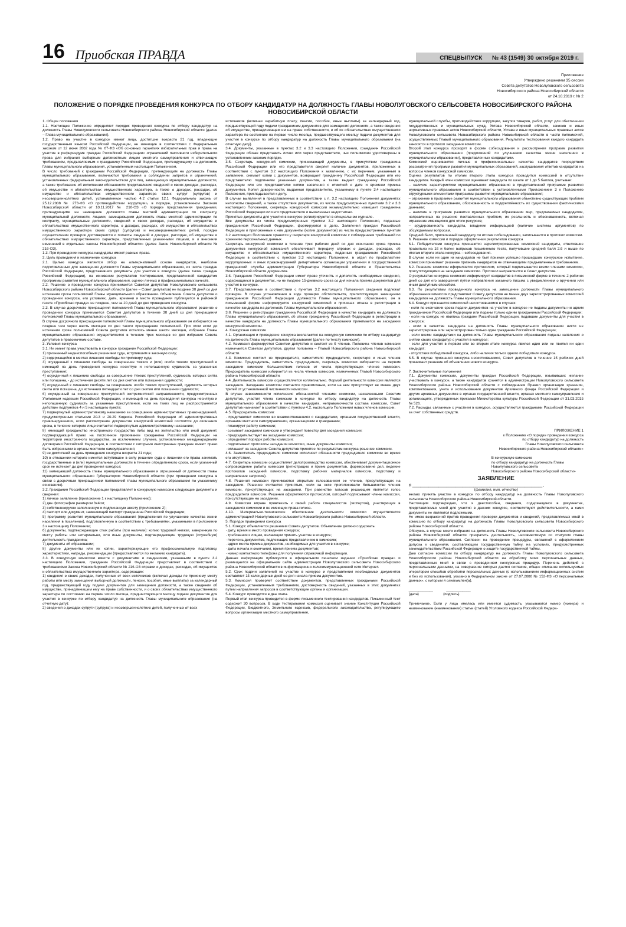16 Приобская ПРАВДА
СПЕЦВЫПУСК № 43 (1549) 30 октября 2019 г.
Приложение
Утверждено решением 35 сессии
Совета депутатов Новолуговского сельсовета
Новосибирского района Новосибирской области
от 24.10.2019 г. № 2
ПОЛОЖЕНИЕ О ПОРЯДКЕ ПРОВЕДЕНИЯ КОНКУРСА ПО ОТБОРУ КАНДИДАТУР НА ДОЛЖНОСТЬ ГЛАВЫ НОВОЛУГОВСКОГО СЕЛЬСОВЕТА НОВОСИБИРСКОГО РАЙОНА НОВОСИБИРСКОЙ ОБЛАСТИ
1. Общие положения
1.1. Настоящее Положение определяет порядок проведения конкурса по отбору кандидатур на должность Главы Новолуговского сельсовета Новосибирского района Новосибирской области (далее – Глава муниципального образования).
1.2. Право на участие в конкурсе имеют лица, достигшие возраста 21 год, владеющие государственным языком Российской Федерации, не имеющие в соответствии с Федеральным законом от 12 июня 2002 года № 67-ФЗ «Об основных гарантиях избирательных прав и права на участие в референдуме граждан Российской Федерации» ограничений пассивного избирательного права для избрания выборным должностным лицом местного самоуправления и отвечающие требованиям, предъявляемым к гражданину Российской Федерации, претендующему на должность Главы муниципального образования, установленным настоящим Положением.
В число требований к гражданам Российской Федерации, претендующим на должность Главы муниципального образования, включаются требования о соблюдении запретов и ограничений, установленных федеральным законодательством для лиц, замещающих муниципальные должности, а также требование об исполнении обязанности представления сведений о своих доходах, расходах, об имуществе и обязательствах имущественного характера, а также о доходах, расходах, об имуществе и обязательствах имущественного характера своих супруг (супругов) и несовершеннолетних детей, установленное частью 4.2 статьи 12.1 Федерального закона от 25.12.2008 № 273-ФЗ «О противодействии коррупции», в порядке, установленном Законом Новосибирской области от 10.11.2017 № 216-ОЗ «О порядке представления гражданами, претендующими на замещение должности главы местной администрации по контракту, муниципальной должности, лицами, замещающими должность главы местной администрации по контракту, муниципальные должности, сведений о своих доходах, расходах, об имуществе и обязательствах имущественного характера, о доходах, расходах, об имуществе и обязательствах имущественного характера своих супруг (супругов) и несовершеннолетних детей, порядке осуществления проверок достоверности и полноты сведений о доходах, расходах, об имуществе и обязательствах имущественного характера, представленных указанными лицами, и о внесении изменений в отдельные законы Новосибирской области» (далее Закон Новосибирской области № 216-ОЗ).
1.3. При проведении конкурса кандидаты имеют равные права.
2. Цель проведения и назначение конкурса
2.1. Целью конкурса является отбор на альтернативной основе кандидатов, наиболее подготовленных для замещения должности Главы муниципального образования, из числа граждан Российской Федерации, представивших документы для участия в конкурсе (далее также граждан Российской Федерации), на основании результатов тестирования, представленной кандидатом программы развития муниципального образования, оценки личных и профессиональных качеств.
2.2. Решение о проведении конкурса принимается Советом депутатов Новолуговского сельсовета Новосибирского района Новосибирской области (далее – Совет депутатов) не позднее 30 дней со дня истечения срока полномочий Главы муниципального образования. Объявление Совета депутатов о проведении конкурса, его условиях, дате, времени и месте проведения публикуется в районной газете «Приобская правда» не позднее, чем за 20 дней до дня проведения конкурса.
2.3. В случае досрочного прекращения полномочий Главы муниципального образования решение о проведении конкурса принимается Советом депутатов в течение 30 дней со дня прекращения полномочий Главы муниципального образования.
В случае досрочного прекращения полномочий Главы муниципального образования он избирается не позднее чем через шесть месяцев со дня такого прекращения полномочий. При этом если до истечения срока полномочий Совета депутатов осталось менее шести месяцев, избрание Главы муниципального образования осуществляется в течение трех месяцев со дня избрания Совета депутатов в правомочном составе.
3. Условия конкурса
3.1. Не имеет права участвовать в конкурсе гражданин Российской Федерации:
1) признанный недееспособным решением суда, вступившим в законную силу;
2) содержащийся в местах лишения свободы по приговору суда;
3) осужденный к лишению свободы за совершение тяжких и (или) особо тяжких преступлений и имеющий на день проведения конкурса неснятую и непогашенную судимость за указанные преступления;
4) осужденный к лишению свободы за совершение тяжких преступлений, судимость которых снята или погашена, - до истечения десяти лет со дня снятия или погашения судимости;
5) осужденный к лишению свободы за совершение особо тяжких преступлений, судимость которых снята или погашена, до истечения пятнадцати лет со дня снятия или погашения судимости;
6) осужденный за совершение преступлений экстремистской направленности, предусмотренных Уголовным кодексом Российской Федерации, и имеющий на день проведения конкурса неснятую и непогашенную судимость за указанные преступления, если на таких лиц не распространяется действие подпунктов 4 и 5 настоящего пункта;
7) подвергнутый административному наказанию за совершение административных правонарушений, предусмотренных статьями 20.3 и 20.29 Кодекса Российской Федерации об административных правонарушениях, если рассмотрение документов конкурсной комиссией состоится до окончания срока, в течение которого лицо считается подвергнутым административному наказанию;
8) имеющий гражданство иностранного государства либо вид на жительство или иной документ, подтверждающий право на постоянное проживание гражданина Российской Федерации на территории иностранного государства, за исключением случаев, установленных международными договорами Российской Федерации, в соответствии с которыми иностранные граждане имеют право быть избранными в органы местного самоуправления;
9) не достигший на день проведения конкурса возраста 21 года;
10) в отношении которого имеется вступившее в силу решение суда о лишении его права занимать государственные и (или) муниципальные должности в течение определенного срока, если указанный срок не истекает до дня проведения конкурса;
11) замещавший должность главы муниципального образования и отрешенный от должности главы муниципального образования Губернатором Новосибирской области (при проведении конкурса в связи с досрочным прекращением полномочий главы муниципального образования по указанному основанию).
3.2. Гражданин Российской Федерации представляет в конкурсную комиссию следующие документы и сведения:
1) личное заявление (приложение 1 к настоящему Положению);
2) две фотографии размером 3х4см;
3) собственноручно заполненную и подписанную анкету (приложение 2);
4) паспорт или документ, заменяющий паспорт гражданина Российской Федерации;
5) программу развития муниципального образования (предложения по улучшению качества жизни населения в поселении), подготовленную в соответствии с требованиями, указанными в приложении 3 к настоящему Положению;
6) документы, подтверждающие стаж работы (при наличии): копию трудовой книжки, заверенную по месту работы или нотариально, или иные документы, подтверждающие трудовую (служебную) деятельность гражданина;
7) документы об образовании;
8) другие документы или их копии, характеризующие его профессиональную подготовку, характеристики, награды, рекомендации (предоставляются по желанию кандидата).
3.3. В конкурсную комиссию вместе с документами и сведениями, указанными в пункте 3.2 настоящего Положения, гражданин Российской Федерации представляет в соответствии с требованиями Закона Новосибирской области № 216-ОЗ справки о доходах, расходах, об имуществе и обязательствах имущественного характера, содержащие:
1) сведения о своих доходах, полученных от всех источников (включая доходы по прежнему месту работы или месту замещения выборной должности, пенсии, пособия, иные выплаты) за календарный год, предшествующий году подачи документов для замещения должности, а также сведения об имуществе, принадлежащем ему на праве собственности, и о своих обязательствах имущественного характера по состоянию на первое число месяца, предшествующего месяцу подачи документов для участия в конкурсе по отбору кандидатур на должность Главы муниципального образования (на отчетную дату);
2) сведения о доходах супруги (супруга) и несовершеннолетних детей, полученных от всех
источников (включая заработную плату, пенсии, пособия, иные выплаты) за календарный год, предшествующий году подачи гражданином документов для замещения должности, а также сведения об имуществе, принадлежащем им на праве собственности, и об их обязательствах имущественного характера по состоянию на первое число месяца, предшествующего месяцу подачи документов для участия в конкурсе по отбору кандидатур на должность Главы муниципального образования (на отчетную дату).
3.4. Документы, указанные в пунктах 3.2 и 3.3 настоящего Положения, гражданин Российской Федерации обязан представить лично или через представителя, чьи полномочия удостоверены в установленном законом порядке.
3.5. Секретарь конкурсной комиссии, принимающий документы, в присутствии гражданина Российской Федерации или его представителя сверяет наличие документов, приложенных в соответствии с пунктом 3.2 настоящего Положения к заявлению, с их перечнем, указанным в заявлении, снимает копии с документов, возвращает гражданину Российской Федерации или его представителю подлинники указанных документов, а также выдает гражданину Российской Федерации или его представителю копию заявления с отметкой о дате и времени приема документов. Копия доверенности, выданная представителю, указанному в пункте 3.4 настоящего Положения, прикладывается к делу.
В случае выявления в представленных в соответствии с п. 3.2 настоящего Положения документах неполноты сведений, а также отсутствия документов, из числа предусмотренных пунктами 3.2 и 3.3 настоящего Положения, секретарь конкурсной комиссии незамедлительно извещает гражданина Российской Федерации или его представителя о выявленных недостатках.
Принятые документы для участия в конкурсе регистрируются в специальном журнале.
Все документы из числа предусмотренных пунктом 3.2 настоящего Положения, поданные гражданином Российской Федерации, формируются в дело. Заявления граждан Российской Федерации и приложенные к ним документы (копии документов) из числа предусмотренных пунктом 3.2 настоящего Положения хранятся у секретаря конкурсной комиссии с соблюдением требований по хранению персональных данных.
Секретарь конкурсной комиссии в течение трех рабочих дней со дня окончания срока приема документов конкурсной комиссией обеспечивает передачу справок о доходах, расходах, об имуществе и обязательствах имущественного характера, поданных гражданином Российской Федерации в соответствии с пунктом 3.3 настоящего Положения, в отдел по профилактике коррупционных и иных правонарушений департамента организации управления и государственной гражданской службы администрации Губернатора Новосибирской области и Правительства Новосибирской области документов.
3.6. Гражданин Российской Федерации имеет право уточнять и дополнять необходимые сведения, содержащиеся в документах, но не позднее 15-дневного срока со дня начала приема документов для участия в конкурсе.
3.7. Представленные в соответствии с пунктом 3.2 настоящего Положения сведения подлежат проверке. В случае установления в ходе проверки обстоятельств, препятствующих замещению гражданином Российской Федерации должности Главы муниципального образования, он в письменной форме информируется конкурсной комиссией о причинах отказа в регистрации в качестве кандидата на должность Главы муниципального образования.
3.8. Решение о регистрации гражданина Российской Федерации в качестве кандидата на должность Главы муниципального образования, об отказе гражданину Российской Федерации в регистрации в качестве кандидата на должность Главы муниципального образования принимается на заседании конкурсной комиссии.
4. Конкурсная комиссия
4.1. Организация и проведение конкурса возлагаются на конкурсную комиссию по отбору кандидатур на должность Главы муниципального образования (далее по тексту комиссия).
4.2. Комиссия формируется Советом депутатов и состоит из 6 членов. Половина членов комиссии назначается Советом депутатов, другая половина – Главой Новосибирского района Новосибирской области.
4.3. Комиссия состоит из председателя, заместителя председателя, секретаря и иных членов комиссии. Председатель, заместитель председателя, секретарь комиссии избираются на первом заседании комиссии большинством голосов от числа присутствующих членов комиссии. Председатель комиссии избирается из числа членов комиссии, назначенных Главой Новосибирского района Новосибирской области.
4.4. Деятельность комиссии осуществляется коллегиально. Формой деятельности комиссии являются заседания. Заседание комиссии считается правомочным, если на нем присутствует не менее двух третей от установленной численности комиссии.
В случае невозможности исполнения обязанностей членами комиссии, назначенными Советом депутатов, участия члена комиссии в конкурсе по отбору кандидатур на должность Главы муниципального образования в качестве кандидата, неправомочности состава комиссии, Совет депутатов назначает в соответствии с пунктом 4.2. настоящего Положения новых членов комиссии.
4.5. Председатель комиссии:
· представляет комиссию во взаимоотношениях с кандидатами, органами государственной власти, органами местного самоуправления, организациями и гражданами;
· планирует работу комиссии;
· созывает заседания комиссии и утверждает повестку дня заседания комиссии;
· председательствует на заседании комиссии;
· определяет порядок работы комиссии;
· подписывает протоколы заседания комиссии, иные документы комиссии;
· оглашает на заседании Совета депутатов принятое по результатам конкурса решение комиссии.
4.6. Заместитель председателя комиссии исполняет обязанности председателя комиссии во время его отсутствия.
4.7. Секретарь комиссии осуществляет делопроизводство комиссии, обеспечивает документационное сопровождение работы комиссии (регистрацию и прием документов, формирование дел, ведение протоколов заседаний комиссии, подготовку рабочих материалов комиссии, подготовку и направление запросов).
4.8. Решения комиссии принимаются открытым голосованием ее членов, присутствующих на заседании. Решение считается принятым, если за него проголосовало большинство членов комиссии, присутствующих на заседании. При равенстве голосов решающим является голос председателя комиссии. Решения оформляются протоколом, который подписывают члены комиссии, присутствующие на заседании.
4.9. Комиссия вправе привлекать к своей работе специалистов (экспертов), участвующих в заседаниях комиссии и не имеющих права голоса.
4.10. Материально-техническое обеспечение деятельности комиссии осуществляется администрацией Новолуговского сельсовета Новосибирского района Новосибирской области.
5. Порядок проведения конкурса
5.1. Конкурс объявляется решением Совета депутатов. Объявление должно содержать:
· дату, время и место проведения конкурса;
· требования к лицам, желающим принять участие в конкурсе;
· перечень документов, подлежащих представлению в комиссию;
· адрес места приема документов, необходимых для участия в конкурсе;
· даты начала и окончания, время приема документов;
· номер контактного телефона для получения справочной информации.
Данная информация публикуется в официальном печатном издании «Приобская правда» и размещается на официальном сайте администрации Новолуговского сельсовета Новосибирского района Новосибирской области в информационно-телекоммуникационной сети Интернет.
5.2. Срок подачи заявлений на участие в конкурсе и представления необходимых документов составляет 15 календарных дней со дня начала приема документов.
5.3. Комиссия проверяет соответствие документов, представленных гражданами Российской Федерации, установленным требованиям, достоверность сведений, указанных в этих документах путем направления запросов в соответствующие органы и организации.
5.4. Конкурс проводится в два этапа.
Первый этап конкурса проводится в форме письменного тестирования кандидатов. Письменный тест содержит 30 вопросов. В ходе тестирования комиссия оценивает знание Конституции Российской Федерации, Бюджетного, Земельного кодексов, федерального законодательства, регулирующего вопросы организации местного самоуправления,
муниципальной службы, противодействия коррупции, закупок товаров, работ, услуг для обеспечения государственных и муниципальных нужд, Устава Новосибирской области, законов и иных нормативных правовых актов Новосибирской области, Устава и иных муниципальных правовых актов Новолуговского сельсовета Новосибирского района Новосибирской области в части полномочий, осуществляемых Главой муниципального образования. Результаты тестирования каждого кандидата заносятся в протокол заседания комиссии.
Второй этап конкурса проходит в форме собеседования и рассмотрения программ развития муниципального образования (предложений по улучшению качества жизни населения в муниципальном образовании), представленных кандидатами.
Комиссией оцениваются личные и профессиональные качества кандидатов посредством рассмотрения программ развития муниципальных образований, заслушивания ответов кандидатов на вопросы членов конкурсной комиссии.
Оценка результатов по итогам второго этапа конкурса проводится комиссией в отсутствие кандидатов. Каждый член комиссии оценивает кандидата по шкале от 1 до 5 баллов, учитывая:
– наличие характеристики муниципального образования в представленной программе развития муниципального образования в соответствии с установленными Приложением 3 к Положению структурными элементами программы развития муниципального образования;
– отражение в программе развития муниципального образования объективно существующих проблем муниципального образования, обоснованность и подкреплённость их существования фактическими данными;
– наличие в программе развития муниципального образования мер, предлагаемых кандидатом, направленных на решение поставленных проблем, их реальность и обоснованность, включая отражение имеющихся для этого ресурсов;
– эрудированность кандидата, владение информацией (наличие системы аргументов) по обсуждаемым вопросам.
Средний балл, присвоенный кандидату по итогам собеседования, записывается в протокол комиссии.
6. Решение комиссии и порядок оформления результатов конкурса
6.1. Победителями конкурса признаются зарегистрированные комиссией кандидаты, ответившие правильно на 16 и более вопросов письменного теста, получившие средний балл 2.6 и выше по итогам второго этапа конкурса – собеседования.
В случае если ни один из кандидатов не был признан успешно прошедшим конкурсное испытание, комиссия принимает решение признать кандидатов не отвечающими предъявленным требованиям.
6.2. Решение комиссии оформляется протоколом, который подписывается всеми членами комиссии, присутствующими на заседании комиссии. Протокол направляется в Совет депутатов.
О результатах конкурса комиссия информирует кандидатов в письменной форме в течение 2 рабочих дней со дня его завершения путем направления заказного письма с уведомлением о вручении или иным доступным способом.
6.3. По результатам проведенного конкурса на замещение должности Главы муниципального образования комиссия представляет Совету депутатов не менее двух зарегистрированных комиссией кандидатов на должность Главы муниципального образования.
6.4. Конкурс признается комиссией несостоявшимся в случаях:
- если по окончании срока подачи документов на участие в конкурсе не поданы документы ни одним гражданином Российской Федерации или поданы только одним гражданином Российской Федерации;
- если на конкурс не явились граждане Российской Федерации, подавшие документы для участия в конкурсе;
- если в качестве кандидата на должность Главы муниципального образования никто не зарегистрирован или зарегистрирован только один гражданин Российской Федерации;
- если всеми кандидатами на должность Главы муниципального образования поданы заявления о снятии своих кандидатур с участия в конкурсе;
- если для участия в первом или во втором этапе конкурса явился один или не явился ни один кандидат;
- отсутствия победителей конкурса, либо наличия только одного победителя конкурса.
6.5. В случае признания конкурса несостоявшимся, Совет депутатов в течение 15 рабочих дней принимает решение об объявлении нового конкурса.
7. Заключительные положения
7.1. Документы комиссии, документы граждан Российской Федерации, изъявивших желание участвовать в конкурсе, а также кандидатов хранятся в администрации Новолуговского сельсовета Новосибирского района Новосибирской области с соблюдением Правил организации хранения, комплектования, учета и использования документов Архивного фонда Российской Федерации и других архивных документов в органах государственной власти, органах местного самоуправления и организациях, утвержденных приказом Министерства культуры Российской Федерации от 31.03.2015 № 526.
7.2. Расходы, связанные с участием в конкурсе, осуществляются гражданами Российской Федерации за счет собственных средств.
ПРИЛОЖЕНИЕ 1
к Положению «О порядке проведения конкурса
по отбору кандидатур на должность
Главы Новолуговского сельсовета
Новосибирского района Новосибирской области»
В конкурсную комиссию
по отбору кандидатур на должность Главы
Новолуговского сельсовета
Новосибирского района Новосибирской области»
ЗАЯВЛЕНИЕ
Я ________________________________________________________________ ,
(фамилия, имя, отчество)
желаю принять участие в конкурсе по отбору кандидатур на должность Главы Новолуговского сельсовета Новосибирского района Новосибирской области.
Настоящим подтверждаю, что я дееспособен, сведения, содержащиеся в документах, представляемых мной для участия в данном конкурсе, соответствуют действительности, а сами документы не являются подложными.
Не имею возражений против проведения проверки документов и сведений, представляемых мной в комиссию по отбору кандидатур на должность Главы Новолуговского сельсовета Новосибирского района Новосибирской области.
Обязуюсь в случае моего избрания на должность Главы Новолуговского сельсовета Новосибирского района Новосибирской области прекратить деятельность, несовместимую со статусом главы муниципального образования. Согласен на проведение процедуры, связанной с оформлением допуска к сведениям, составляющим государственную тайну, на условиях, предусмотренных законодательством Российской Федерации о защите государственной тайны.
Даю согласие комиссии по отбору кандидатур на должность Главы Новолуговского сельсовета Новосибирского района Новосибирской области на обработку моих персональных данных, представленных мной в связи с проведением конкурсных процедур. Перечень действий с персональными данными, на совершение которых дается согласие, общее описание используемых оператором способов обработки персональных данных (с использованием информационных систем и без их использования), указано в Федеральном законе от 27.07.2006 № 152-ФЗ «О персональных данных», с которым я ознакомлен(а).
____________ ____________
(дата) (подпись)
Примечание. Если у лица имелась или имеется судимость, указываются номер (номера) и наименование (наименования) статьи (статей) Уголовного кодекса Российской Федера-